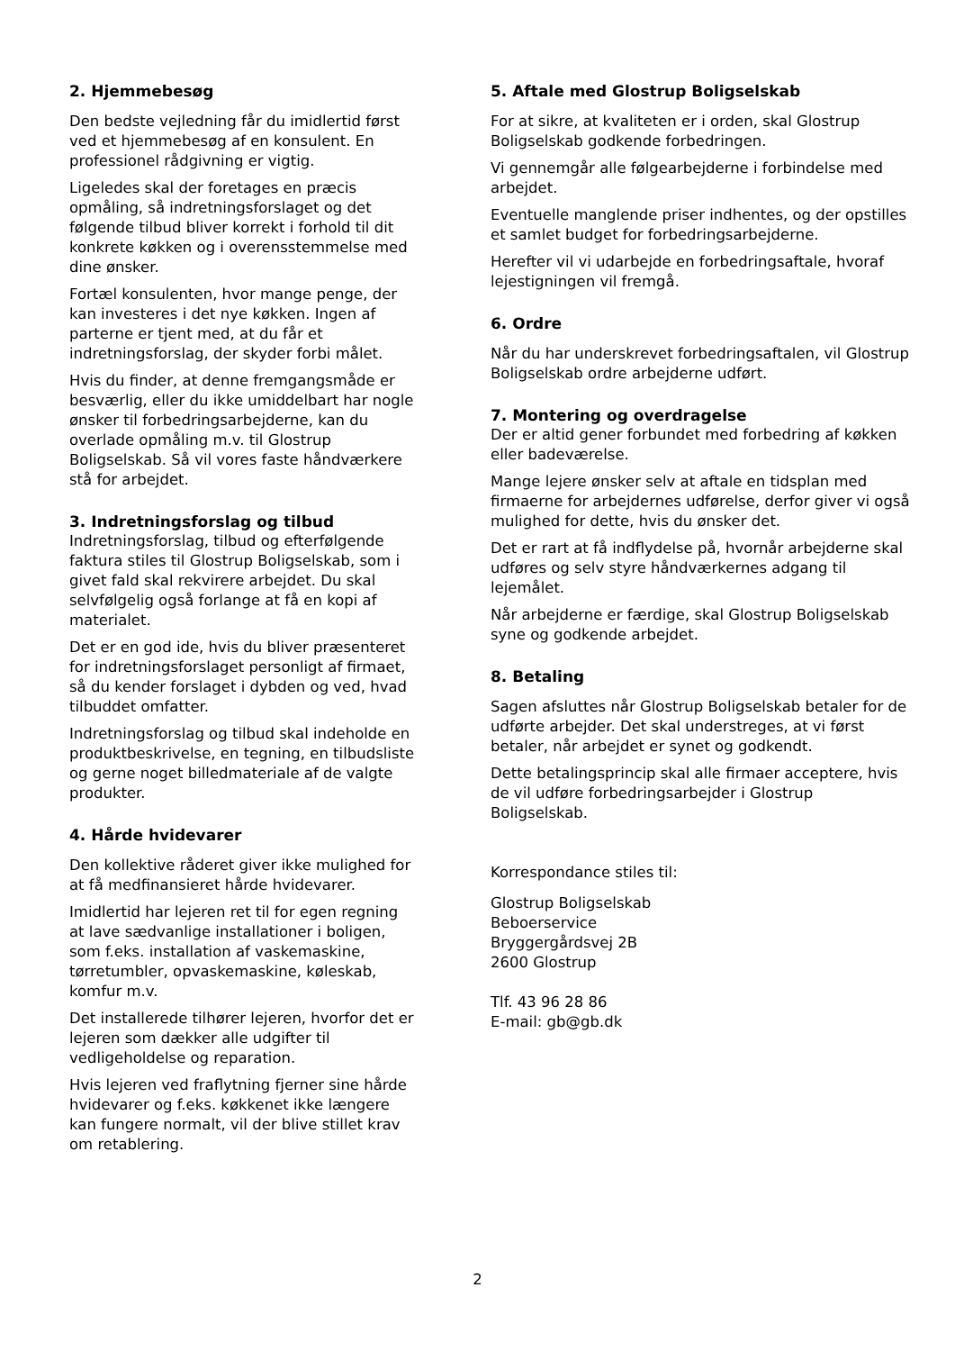2. Hjemmebesøg
Den bedste vejledning får du imidlertid først ved et hjemmebesøg af en konsulent. En professionel rådgivning er vigtig.
Ligeledes skal der foretages en præcis opmåling, så indretningsforslaget og det følgende tilbud bliver korrekt i forhold til dit konkrete køkken og i overensstemmelse med dine ønsker.
Fortæl konsulenten, hvor mange penge, der kan investeres i det nye køkken. Ingen af parterne er tjent med, at du får et indretningsforslag, der skyder forbi målet.
Hvis du finder, at denne fremgangsmåde er besværlig, eller du ikke umiddelbart har nogle ønsker til forbedringsarbejderne, kan du overlade opmåling m.v. til Glostrup Boligselskab. Så vil vores faste håndværkere stå for arbejdet.
3. Indretningsforslag og tilbud
Indretningsforslag, tilbud og efterfølgende faktura stiles til Glostrup Boligselskab, som i givet fald skal rekvirere arbejdet. Du skal selvfølgelig også forlange at få en kopi af materialet.
Det er en god ide, hvis du bliver præsenteret for indretningsforslaget personligt af firmaet, så du kender forslaget i dybden og ved, hvad tilbuddet omfatter.
Indretningsforslag og tilbud skal indeholde en produktbeskrivelse, en tegning, en tilbudsliste og gerne noget billedmateriale af de valgte produkter.
4. Hårde hvidevarer
Den kollektive råderet giver ikke mulighed for at få medfinansieret hårde hvidevarer.
Imidlertid har lejeren ret til for egen regning at lave sædvanlige installationer i boligen, som f.eks. installation af vaskemaskine, tørretumbler, opvaskemaskine, køleskab, komfur m.v.
Det installerede tilhører lejeren, hvorfor det er lejeren som dækker alle udgifter til vedligeholdelse og reparation.
Hvis lejeren ved fraflytning fjerner sine hårde hvidevarer og f.eks. køkkenet ikke længere kan fungere normalt, vil der blive stillet krav om retablering.
5. Aftale med Glostrup Boligselskab
For at sikre, at kvaliteten er i orden, skal Glostrup Boligselskab godkende forbedringen.
Vi gennemgår alle følgearbejderne i forbindelse med arbejdet.
Eventuelle manglende priser indhentes, og der opstilles et samlet budget for forbedringsarbejderne.
Herefter vil vi udarbejde en forbedringsaftale, hvoraf lejestigningen vil fremgå.
6. Ordre
Når du har underskrevet forbedringsaftalen, vil Glostrup Boligselskab ordre arbejderne udført.
7. Montering og overdragelse
Der er altid gener forbundet med forbedring af køkken eller badeværelse.
Mange lejere ønsker selv at aftale en tidsplan med firmaerne for arbejdernes udførelse, derfor giver vi også mulighed for dette, hvis du ønsker det.
Det er rart at få indflydelse på, hvornår arbejderne skal udføres og selv styre håndværkernes adgang til lejemålet.
Når arbejderne er færdige, skal Glostrup Boligselskab syne og godkende arbejdet.
8. Betaling
Sagen afsluttes når Glostrup Boligselskab betaler for de udførte arbejder. Det skal understreges, at vi først betaler, når arbejdet er synet og godkendt.
Dette betalingsprincip skal alle firmaer acceptere, hvis de vil udføre forbedringsarbejder i Glostrup Boligselskab.
Korrespondance stiles til:
Glostrup Boligselskab
Beboerservice
Bryggergårdsvej 2B
2600 Glostrup
Tlf. 43 96 28 86
E-mail: gb@gb.dk
2